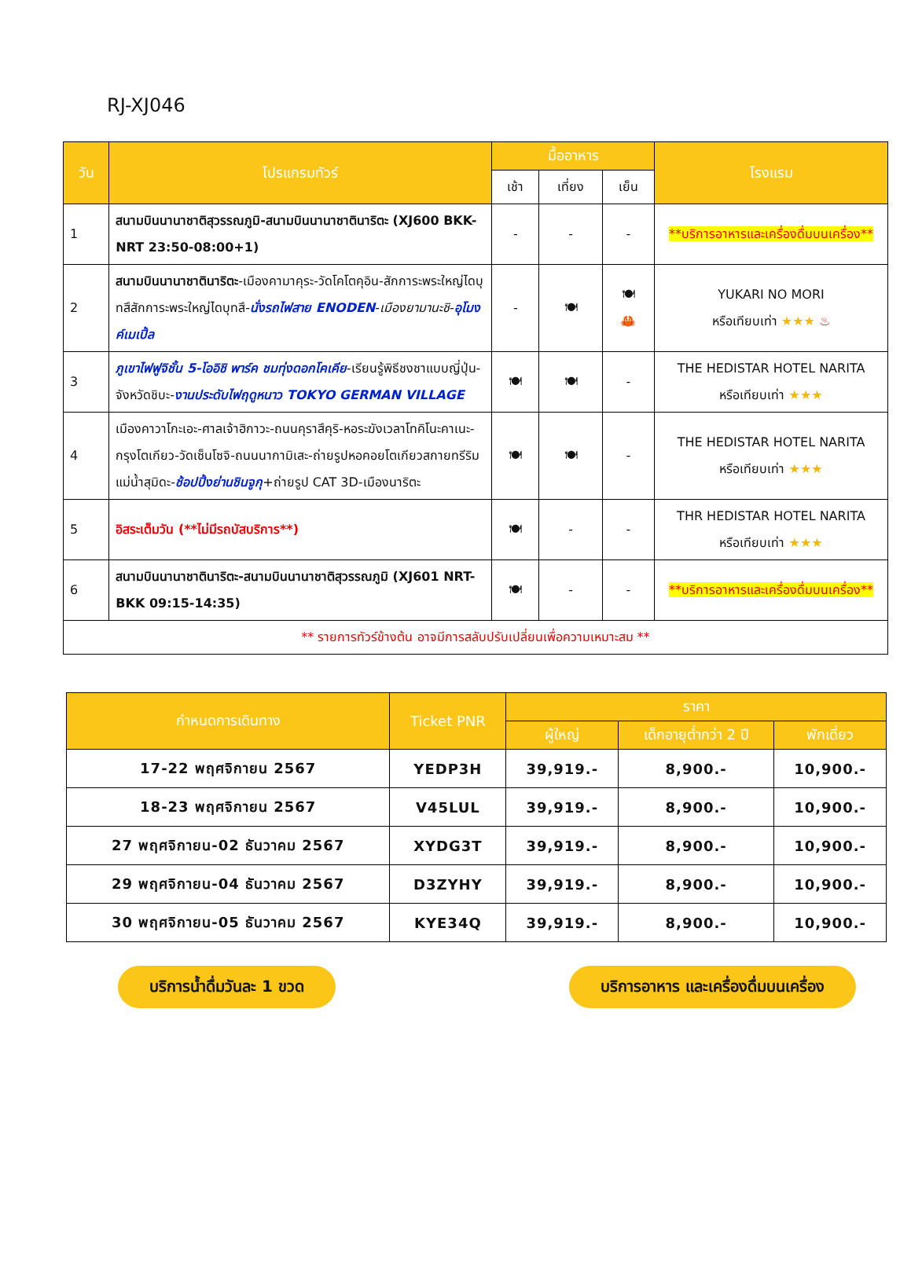RJ-XJ046
| วัน | โปรแกรมทัวร์ | มื้ออาหาร | | | โรงแรม |
| --- | --- | --- | --- | --- | --- |
| | | เช้า | เที่ยง | เย็น | |
| 1 | สนามบินนานาชาติสุวรรณภูมิ-สนามบินนานาชาตินาริตะ (XJ600 BKK-NRT 23:50-08:00+1) | - | - | - | **บริการอาหารและเครื่องดื่มบนเครื่อง** |
| 2 | สนามบินนานาชาตินาริตะ -เมืองคามาคุระ-วัดโคโตคุอิน-สักการะพระใหญ่ไดบุทสึสักการะพระใหญ่ไดบุทสึ- นั่งรถไฟสาย ENODEN - เมืองยามานะชิ - อุโมงค์เมเปิ้ล | - | 🍽 | 🍽 🦀 | YUKARI NO MORI หรือเทียบเท่า ★★★ ♨ |
| 3 | ภูเขาไฟฟูจิชั้น 5-โออิชิ พาร์ค ชมทุ่งดอกโคเคีย -เรียนรู้พิธีชงชาแบบญี่ปุ่น-จังหวัดชิบะ- งานประดับไฟฤดูหนาว TOKYO GERMAN VILLAGE | 🍽 | 🍽 | - | THE HEDISTAR HOTEL NARITA หรือเทียบเท่า ★★★ |
| 4 | เมืองคาวาโกะเอะ-ศาลเจ้าฮิกาวะ-ถนนคุราสึคุริ-หอระฆังเวลาโทคิโนะคาเนะ-กรุงโตเกียว-วัดเซ็นโซจิ-ถนนนากามิเสะ-ถ่ายรูปหอคอยโตเกียวสกายทรีริมแม่น้ำสุมิดะ- ช้อปปิ้งย่านชินจูกุ +ถ่ายรูป CAT 3D-เมืองนาริตะ | 🍽 | 🍽 | - | THE HEDISTAR HOTEL NARITA หรือเทียบเท่า ★★★ |
| 5 | อิสระเต็มวัน (**ไม่มีรถบัสบริการ**) | 🍽 | - | - | THR HEDISTAR HOTEL NARITA หรือเทียบเท่า ★★★ |
| 6 | สนามบินนานาชาตินาริตะ-สนามบินนานาชาติสุวรรณภูมิ (XJ601 NRT-BKK 09:15-14:35) | 🍽 | - | - | **บริการอาหารและเครื่องดื่มบนเครื่อง** |
| ** รายการทัวร์ข้างต้น อาจมีการสลับปรับเปลี่ยนเพื่อความเหมาะสม ** | | | | | |
| กำหนดการเดินทาง | Ticket PNR | ราคา | | |
| --- | --- | --- | --- | --- |
| | | ผู้ใหญ่ | เด็กอายุต่ำกว่า 2 ปี | พักเดี่ยว |
| 17-22 พฤศจิกายน 2567 | YEDP3H | 39,919.- | 8,900.- | 10,900.- |
| 18-23 พฤศจิกายน 2567 | V45LUL | 39,919.- | 8,900.- | 10,900.- |
| 27 พฤศจิกายน-02 ธันวาคม 2567 | XYDG3T | 39,919.- | 8,900.- | 10,900.- |
| 29 พฤศจิกายน-04 ธันวาคม 2567 | D3ZYHY | 39,919.- | 8,900.- | 10,900.- |
| 30 พฤศจิกายน-05 ธันวาคม 2567 | KYE34Q | 39,919.- | 8,900.- | 10,900.- |
บริการน้ำดื่มวันละ 1 ขวด บริการอาหาร และเครื่องดื่มบนเครื่อง